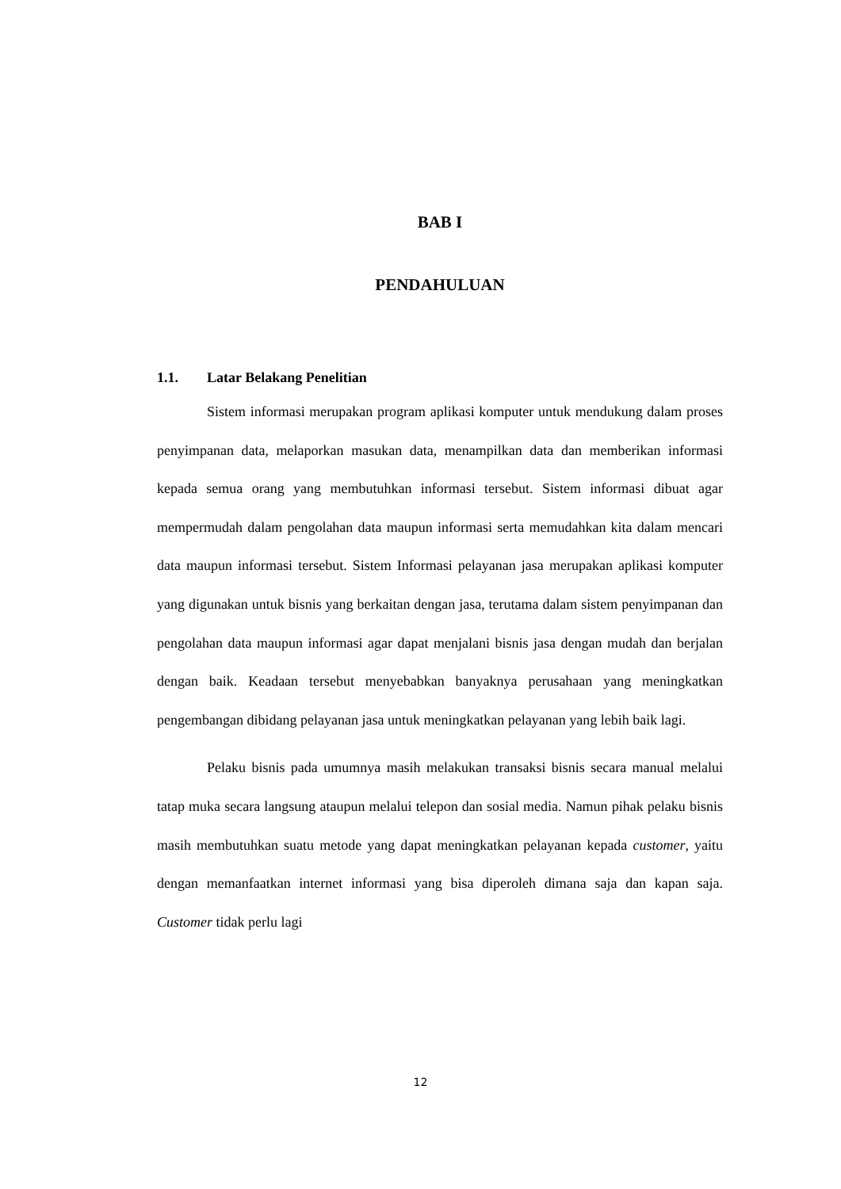BAB I
PENDAHULUAN
1.1. Latar Belakang Penelitian
Sistem informasi merupakan program aplikasi komputer untuk mendukung dalam proses penyimpanan data, melaporkan masukan data, menampilkan data dan memberikan informasi kepada semua orang yang membutuhkan informasi tersebut. Sistem informasi dibuat agar mempermudah dalam pengolahan data maupun informasi serta memudahkan kita dalam mencari data maupun informasi tersebut. Sistem Informasi pelayanan jasa merupakan aplikasi komputer yang digunakan untuk bisnis yang berkaitan dengan jasa, terutama dalam sistem penyimpanan dan pengolahan data maupun informasi agar dapat menjalani bisnis jasa dengan mudah dan berjalan dengan baik. Keadaan tersebut menyebabkan banyaknya perusahaan yang meningkatkan pengembangan dibidang pelayanan jasa untuk meningkatkan pelayanan yang lebih baik lagi.
Pelaku bisnis pada umumnya masih melakukan transaksi bisnis secara manual melalui tatap muka secara langsung ataupun melalui telepon dan sosial media. Namun pihak pelaku bisnis masih membutuhkan suatu metode yang dapat meningkatkan pelayanan kepada customer, yaitu dengan memanfaatkan internet informasi yang bisa diperoleh dimana saja dan kapan saja. Customer tidak perlu lagi
12